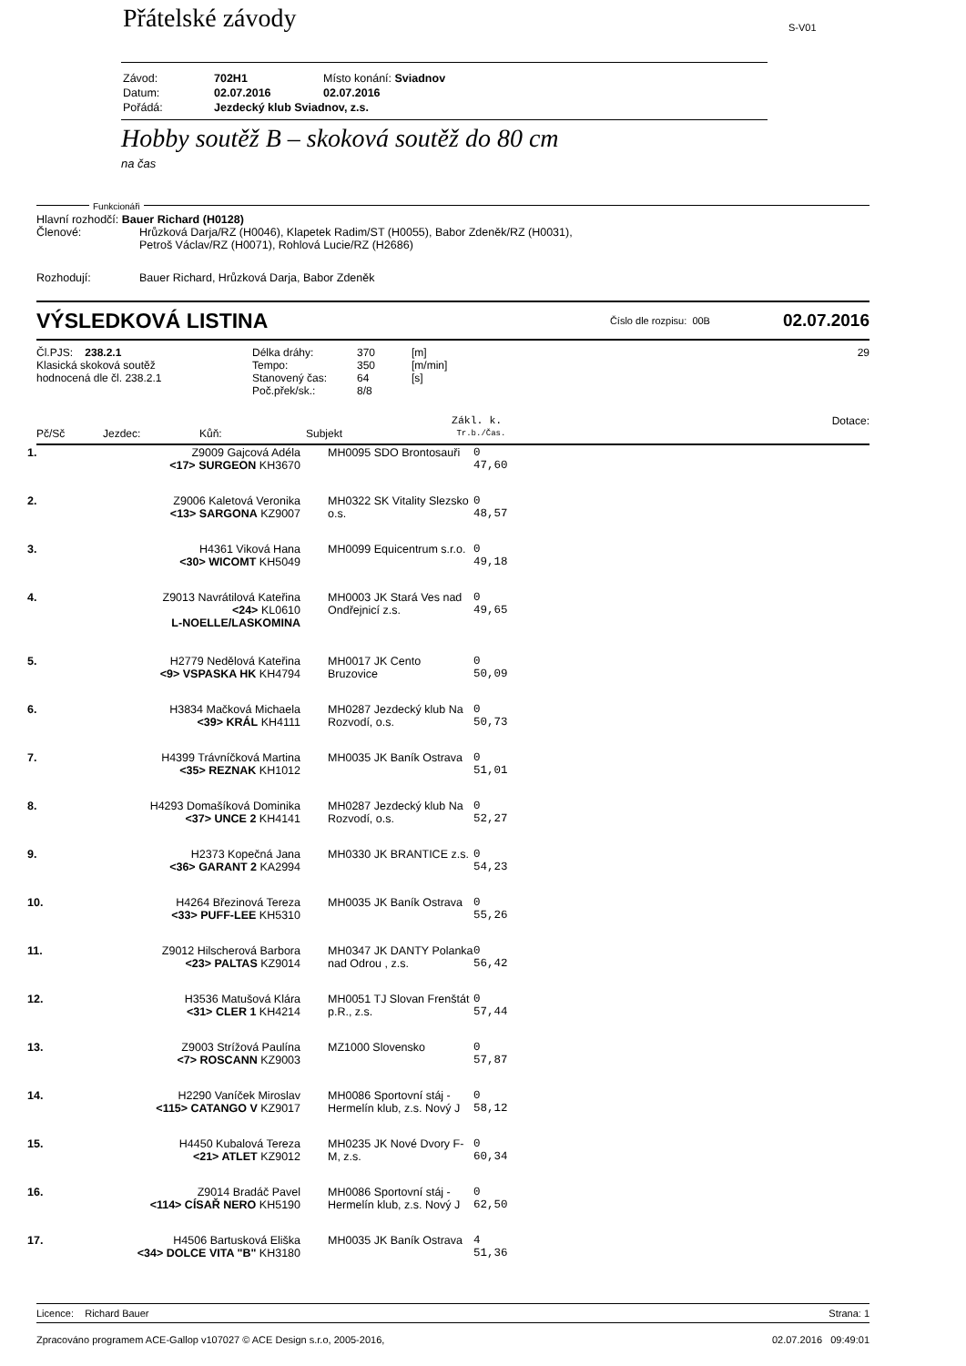Přátelské závody S-V01
| Závod: | 702H1 | Místo konání: Sviadnov |
| Datum: | 02.07.2016 | 02.07.2016 |
| Pořádá: | Jezdecký klub Sviadnov, z.s. | |
Hobby soutěž B – skoková soutěž do 80 cm
na čas
Funkcionáři
Hlavní rozhodčí: Bauer Richard (H0128)
Členové: Hrůzková Darja/RZ (H0046), Klapetek Radim/ST (H0055), Babor Zdeněk/RZ (H0031),
Petroš Václav/RZ (H0071), Rohlová Lucie/RZ (H2686)
Rozhodují: Bauer Richard, Hrůzková Darja, Babor Zdeněk
VÝSLEDKOVÁ LISTINA
Číslo dle rozpisu: 00B
02.07.2016
Čl.PJS: 238.2.1
Klasická skoková soutěž
hodnocená dle čl. 238.2.1
Délka dráhy:
Tempo:
Stanovený čas:
Poč.přek/sk.:
370
350
64
8/8
[m]
[m/min]
[s]
29
Pč/Sč Jezdec: Kůň: Subjekt
Zákl. k.
Tr.b./Čas.
Dotace:
| 1. | Z9009 Gajcová Adéla <17> SURGEON KH3670 | MH0095 SDO Brontosauři | 0 47,60 |
| 2. | Z9006 Kaletová Veronika <13> SARGONA KZ9007 | MH0322 SK Vitality Slezsko o.s. | 0 48,57 |
| 3. | H4361 Viková Hana <30> WICOMT KH5049 | MH0099 Equicentrum s.r.o. | 0 49,18 |
| 4. | Z9013 Navrátilová Kateřina <24> KL0610 L-NOELLE/LASKOMINA | MH0003 JK Stará Ves nad Ondřejnicí z.s. | 0 49,65 |
| 5. | H2779 Nedělová Kateřina <9> VSPASKA HK KH4794 | MH0017 JK Cento Bruzovice | 0 50,09 |
| 6. | H3834 Mačková Michaela <39> KRÁL KH4111 | MH0287 Jezdecký klub Na Rozvodí, o.s. | 0 50,73 |
| 7. | H4399 Trávníčková Martina <35> REZNAK KH1012 | MH0035 JK Baník Ostrava | 0 51,01 |
| 8. | H4293 Domašíková Dominika <37> UNCE 2 KH4141 | MH0287 Jezdecký klub Na Rozvodí, o.s. | 0 52,27 |
| 9. | H2373 Kopečná Jana <36> GARANT 2 KA2994 | MH0330 JK BRANTICE z.s. | 0 54,23 |
| 10. | H4264 Březinová Tereza <33> PUFF-LEE KH5310 | MH0035 JK Baník Ostrava | 0 55,26 |
| 11. | Z9012 Hilscherová Barbora <23> PALTAS KZ9014 | MH0347 JK DANTY Polanka nad Odrou , z.s. | 0 56,42 |
| 12. | H3536 Matušová Klára <31> CLER 1 KH4214 | MH0051 TJ Slovan Frenštát p.R., z.s. | 0 57,44 |
| 13. | Z9003 Strížová Paulína <7> ROSCANN KZ9003 | MZ1000 Slovensko | 0 57,87 |
| 14. | H2290 Vaníček Miroslav <115> CATANGO V KZ9017 | MH0086 Sportovní stáj - Hermelín klub, z.s. Nový J | 0 58,12 |
| 15. | H4450 Kubalová Tereza <21> ATLET KZ9012 | MH0235 JK Nové Dvory F-M, z.s. | 0 60,34 |
| 16. | Z9014 Bradáč Pavel <114> CÍSAŘ NERO KH5190 | MH0086 Sportovní stáj - Hermelín klub, z.s. Nový J | 0 62,50 |
| 17. | H4506 Bartusková Eliška <34> DOLCE VITA "B" KH3180 | MH0035 JK Baník Ostrava | 4 51,36 |
Licence: Richard Bauer Strana: 1
Zpracováno programem ACE-Gallop v107027 © ACE Design s.r.o, 2005-2016,
02.07.2016 09:49:01